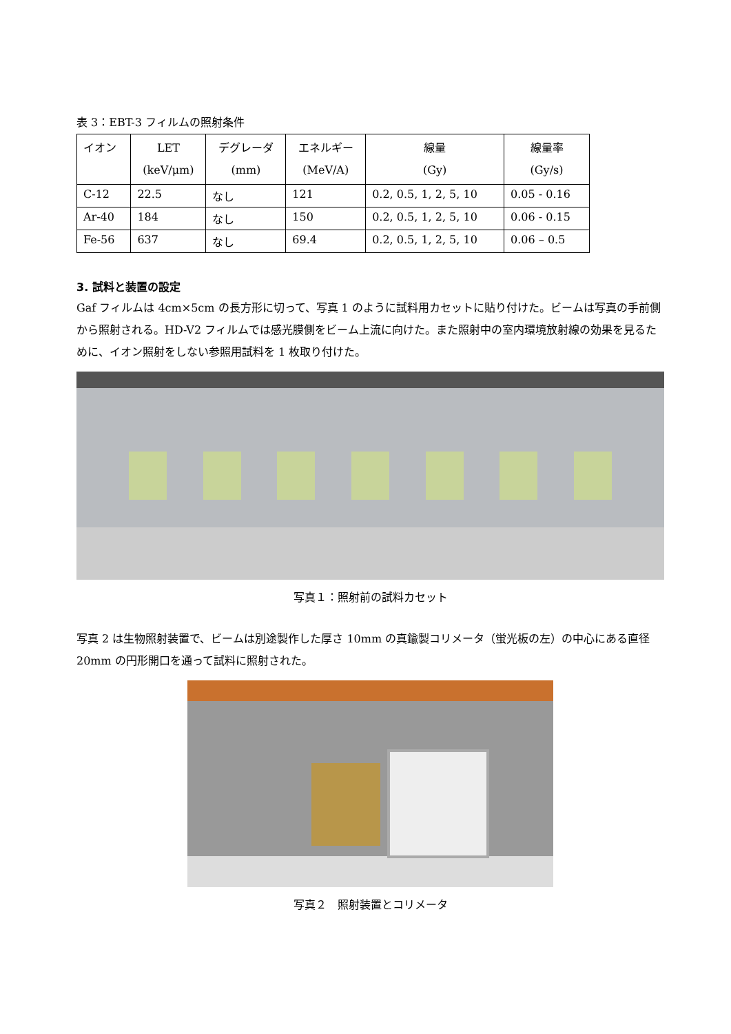表 3：EBT-3 フィルムの照射条件
| イオン | LET (keV/μm) | デグレーダ (mm) | エネルギー (MeV/A) | 線量 (Gy) | 線量率 (Gy/s) |
| --- | --- | --- | --- | --- | --- |
| C-12 | 22.5 | なし | 121 | 0.2, 0.5, 1, 2, 5, 10 | 0.05 - 0.16 |
| Ar-40 | 184 | なし | 150 | 0.2, 0.5, 1, 2, 5, 10 | 0.06 - 0.15 |
| Fe-56 | 637 | なし | 69.4 | 0.2, 0.5, 1, 2, 5, 10 | 0.06 – 0.5 |
3. 試料と装置の設定
Gaf フィルムは 4cm×5cm の長方形に切って、写真 1 のように試料用カセットに貼り付けた。ビームは写真の手前側から照射される。HD-V2 フィルムでは感光膜側をビーム上流に向けた。また照射中の室内環境放射線の効果を見るために、イオン照射をしない参照用試料を 1 枚取り付けた。
写真１：照射前の試料カセット
写真 2 は生物照射装置で、ビームは別途製作した厚さ 10mm の真鍮製コリメータ（蛍光板の左）の中心にある直径 20mm の円形開口を通って試料に照射された。
写真２　照射装置とコリメータ